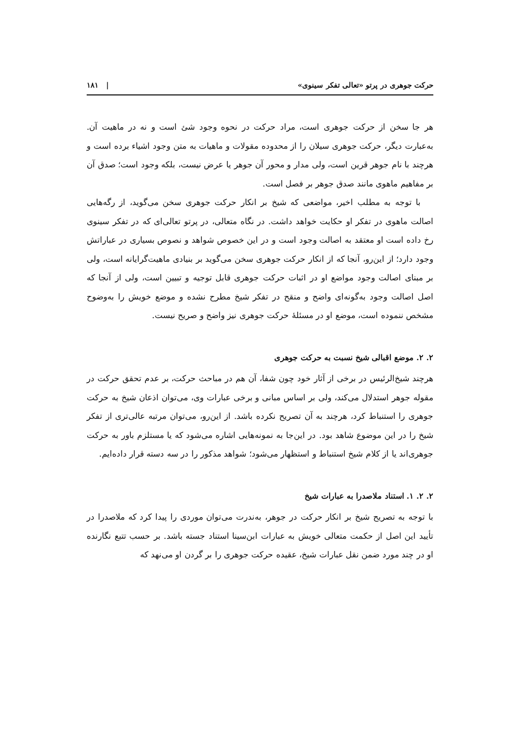حرکت جوهری در پرتو «تعالی تفکر سینوی» | ۱۸۱
هر جا سخن از حرکت جوهری است، مراد حرکت در نحوه وجود شئ است و نه در ماهیت آن. به‌عبارت دیگر، حرکت جوهری سیلان را از محدوده مقولات و ماهیات به متن وجود اشیاء برده است و هرچند با نام جوهر قرین است، ولی مدار و محور آن جوهر یا عرض نیست، بلکه وجود است؛ صدق آن بر مفاهیم ماهوی مانند صدق جوهر بر فصل است.
با توجه به مطلب اخیر، مواضعی که شیخ بر انکار حرکت جوهری سخن می‌گوید، از رگه‌هایی اصالت ماهوی در تفکر او حکایت خواهد داشت. در نگاه متعالی، در پرتو تعالی‌ای که در تفکر سینوی رخ داده است او معتقد به اصالت وجود است و در این خصوص شواهد و نصوص بسیاری در عباراتش وجود دارد؛ از این‌رو، آنجا که از انکار حرکت جوهری سخن می‌گوید بر بنیادی ماهیت‌گرایانه است، ولی بر مبنای اصالت وجود مواضع او در اثبات حرکت جوهری قابل توجیه و تبیین است، ولی از آنجا که اصل اصالت وجود به‌گونه‌ای واضح و منقح در تفکر شیخ مطرح نشده و موضع خویش را به‌وضوح مشخص ننموده است، موضع او در مسئلهٔ حرکت جوهری نیز واضح و صریح نیست.
۲. ۲. موضع اقبالی شیخ نسبت به حرکت جوهری
هرچند شیخ‌الرئیس در برخی از آثار خود چون شفا، آن هم در مباحث حرکت، بر عدم تحقق حرکت در مقوله جوهر استدلال می‌کند، ولی بر اساس مبانی و برخی عبارات وی، می‌توان اذعان شیخ به حرکت جوهری را استنباط کرد، هرچند به آن تصریح نکرده باشد. از این‌رو، می‌توان مرتبه عالی‌تری از تفکر شیخ را در این موضوع شاهد بود. در این‌جا به نمونه‌هایی اشاره می‌شود که یا مستلزم باور به حرکت جوهری‌اند یا از کلام شیخ استنباط و استظهار می‌شود؛ شواهد مذکور را در سه دسته قرار داده‌ایم.
۲. ۲. ۱. استناد ملاصدرا به عبارات شیخ
با توجه به تصریح شیخ بر انکار حرکت در جوهر، به‌ندرت می‌توان موردی را پیدا کرد که ملاصدرا در تأیید این اصل از حکمت متعالی خویش به عبارات ابن‌سینا استناد جسته باشد. بر حسب تتبع نگارنده او در چند مورد ضمن نقل عبارات شیخ، عقیده حرکت جوهری را بر گردن او می‌نهد که